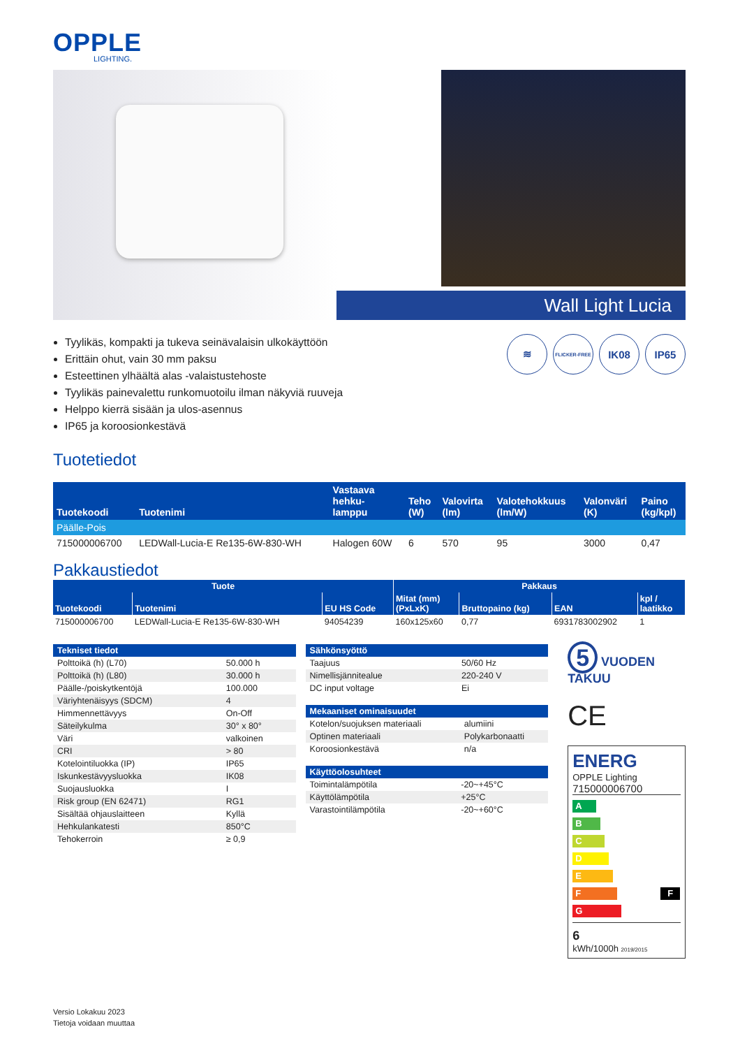OPPLE
LIGHTING.
Wall Light Lucia
Tyylikäs, kompakti ja tukeva seinävalaisin ulkokäyttöön
Erittäin ohut, vain 30 mm paksu
Esteettinen ylhäältä alas -valaistustehoste
Tyylikäs painevalettu runkomuotoilu ilman näkyviä ruuveja
Helppo kierrä sisään ja ulos-asennus
IP65 ja koroosionkestävä
≋
FLICKER-FREE
IK08 IP65
Tuotetiedot
| Tuotekoodi | Tuotenimi | Vastaava hehku- lamppu | Teho (W) | Valovirta (lm) | Valotehokkuus (lm/W) | Valonväri (K) | Paino (kg/kpl) |
| --- | --- | --- | --- | --- | --- | --- | --- |
| Päälle-Pois | | | | | | | |
| 715000006700 | LEDWall-Lucia-E Re135-6W-830-WH | Halogen 60W | 6 | 570 | 95 | 3000 | 0,47 |
Pakkaustiedot
| Tuote | | | Pakkaus | | | |
| --- | --- | --- | --- | --- | --- | --- |
| Tuotekoodi | Tuotenimi | EU HS Code | Mitat (mm) (PxLxK) | Bruttopaino (kg) | EAN | kpl / laatikko |
| 715000006700 | LEDWall-Lucia-E Re135-6W-830-WH | 94054239 | 160x125x60 | 0,77 | 6931783002902 | 1 |
| Tekniset tiedot | |
| --- | --- |
| Polttoikä (h) (L70) | 50.000 h |
| Polttoikä (h) (L80) | 30.000 h |
| Päälle-/poiskytkentöjä | 100.000 |
| Väriyhtenäisyys (SDCM) | 4 |
| Himmennettävyys | On-Off |
| Säteilykulma | 30° x 80° |
| Väri | valkoinen |
| CRI | > 80 |
| Kotelointiluokka (IP) | IP65 |
| Iskunkestävyysluokka | IK08 |
| Suojausluokka | I |
| Risk group (EN 62471) | RG1 |
| Sisältää ohjauslaitteen | Kyllä |
| Hehkulankatesti | 850°C |
| Tehokerroin | ≥ 0,9 |
| Sähkönsyöttö | |
| --- | --- |
| Taajuus | 50/60 Hz |
| Nimellisjännitealue | 220-240 V |
| DC input voltage | Ei |
| Mekaaniset ominaisuudet | |
| --- | --- |
| Kotelon/suojuksen materiaali | alumiini |
| Optinen materiaali | Polykarbonaatti |
| Koroosionkestävä | n/a |
| Käyttöolosuhteet | |
| --- | --- |
| Toimintalämpötila | -20~+45°C |
| Käyttölämpötila | +25°C |
| Varastointilämpötila | -20~+60°C |
5 VUODEN TAKUU
CE
ENERG
OPPLE Lighting
715000006700
A
B
C
D
E
F F
G
6
kWh/1000h 2019/2015
Versio Lokakuu 2023
Tietoja voidaan muuttaa